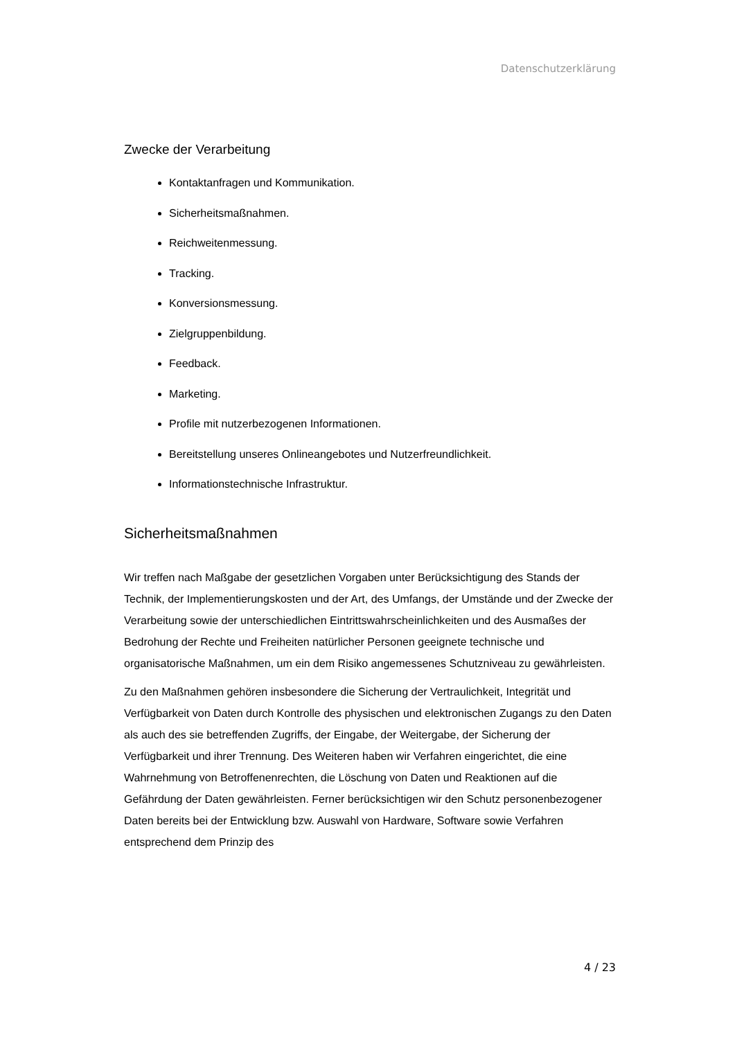Datenschutzerklärung
Zwecke der Verarbeitung
Kontaktanfragen und Kommunikation.
Sicherheitsmaßnahmen.
Reichweitenmessung.
Tracking.
Konversionsmessung.
Zielgruppenbildung.
Feedback.
Marketing.
Profile mit nutzerbezogenen Informationen.
Bereitstellung unseres Onlineangebotes und Nutzerfreundlichkeit.
Informationstechnische Infrastruktur.
Sicherheitsmaßnahmen
Wir treffen nach Maßgabe der gesetzlichen Vorgaben unter Berücksichtigung des Stands der Technik, der Implementierungskosten und der Art, des Umfangs, der Umstände und der Zwecke der Verarbeitung sowie der unterschiedlichen Eintrittswahrscheinlichkeiten und des Ausmaßes der Bedrohung der Rechte und Freiheiten natürlicher Personen geeignete technische und organisatorische Maßnahmen, um ein dem Risiko angemessenes Schutzniveau zu gewährleisten.
Zu den Maßnahmen gehören insbesondere die Sicherung der Vertraulichkeit, Integrität und Verfügbarkeit von Daten durch Kontrolle des physischen und elektronischen Zugangs zu den Daten als auch des sie betreffenden Zugriffs, der Eingabe, der Weitergabe, der Sicherung der Verfügbarkeit und ihrer Trennung. Des Weiteren haben wir Verfahren eingerichtet, die eine Wahrnehmung von Betroffenenrechten, die Löschung von Daten und Reaktionen auf die Gefährdung der Daten gewährleisten. Ferner berücksichtigen wir den Schutz personenbezogener Daten bereits bei der Entwicklung bzw. Auswahl von Hardware, Software sowie Verfahren entsprechend dem Prinzip des
4 / 23